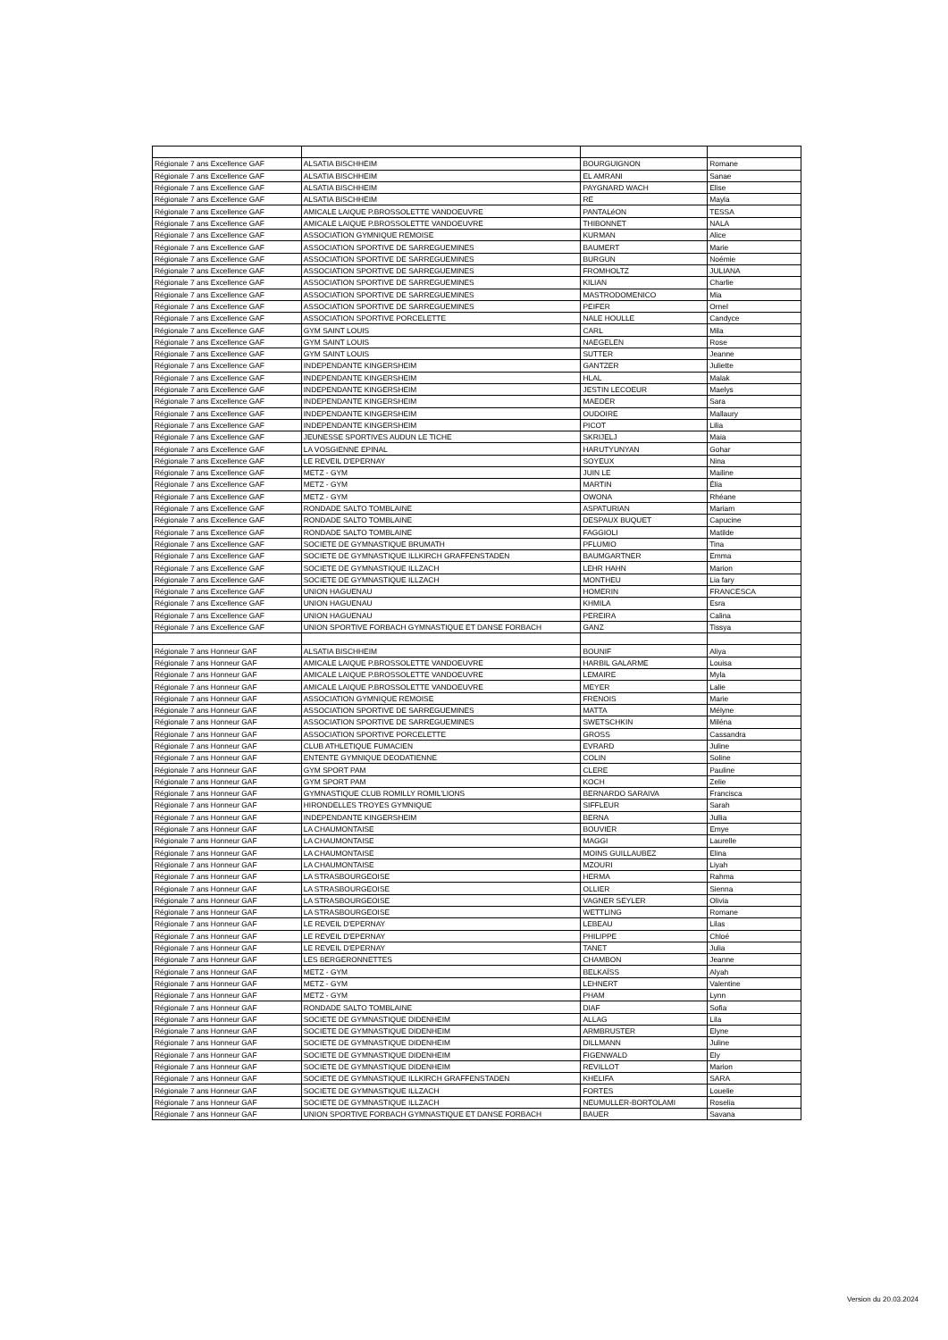| Régionale 7 ans Excellence GAF | ALSATIA BISCHHEIM | BOURGUIGNON | Romane |
| Régionale 7 ans Excellence GAF | ALSATIA BISCHHEIM | EL AMRANI | Sanae |
| Régionale 7 ans Excellence GAF | ALSATIA BISCHHEIM | PAYGNARD WACH | Elise |
| Régionale 7 ans Excellence GAF | ALSATIA BISCHHEIM | RE | Mayla |
| Régionale 7 ans Excellence GAF | AMICALE LAIQUE P.BROSSOLETTE VANDOEUVRE | PANTALéON | TESSA |
| Régionale 7 ans Excellence GAF | AMICALE LAIQUE P.BROSSOLETTE VANDOEUVRE | THIBONNET | NALA |
| Régionale 7 ans Excellence GAF | ASSOCIATION GYMNIQUE REMOISE | KURMAN | Alice |
| Régionale 7 ans Excellence GAF | ASSOCIATION SPORTIVE DE SARREGUEMINES | BAUMERT | Marie |
| Régionale 7 ans Excellence GAF | ASSOCIATION SPORTIVE DE SARREGUEMINES | BURGUN | Noémie |
| Régionale 7 ans Excellence GAF | ASSOCIATION SPORTIVE DE SARREGUEMINES | FROMHOLTZ | JULIANA |
| Régionale 7 ans Excellence GAF | ASSOCIATION SPORTIVE DE SARREGUEMINES | KILIAN | Charlie |
| Régionale 7 ans Excellence GAF | ASSOCIATION SPORTIVE DE SARREGUEMINES | MASTRODOMENICO | Mia |
| Régionale 7 ans Excellence GAF | ASSOCIATION SPORTIVE DE SARREGUEMINES | PEIFER | Ornel |
| Régionale 7 ans Excellence GAF | ASSOCIATION SPORTIVE PORCELETTE | NALE HOULLE | Candyce |
| Régionale 7 ans Excellence GAF | GYM SAINT LOUIS | CARL | Mila |
| Régionale 7 ans Excellence GAF | GYM SAINT LOUIS | NAEGELEN | Rose |
| Régionale 7 ans Excellence GAF | GYM SAINT LOUIS | SUTTER | Jeanne |
| Régionale 7 ans Excellence GAF | INDEPENDANTE KINGERSHEIM | GANTZER | Juliette |
| Régionale 7 ans Excellence GAF | INDEPENDANTE KINGERSHEIM | HLAL | Malak |
| Régionale 7 ans Excellence GAF | INDEPENDANTE KINGERSHEIM | JESTIN LECOEUR | Maelys |
| Régionale 7 ans Excellence GAF | INDEPENDANTE KINGERSHEIM | MAEDER | Sara |
| Régionale 7 ans Excellence GAF | INDEPENDANTE KINGERSHEIM | OUDOIRE | Mallaury |
| Régionale 7 ans Excellence GAF | INDEPENDANTE KINGERSHEIM | PICOT | Lilia |
| Régionale 7 ans Excellence GAF | JEUNESSE SPORTIVES AUDUN LE TICHE | SKRIJELJ | Maia |
| Régionale 7 ans Excellence GAF | LA VOSGIENNE EPINAL | HARUTYUNYAN | Gohar |
| Régionale 7 ans Excellence GAF | LE REVEIL D'EPERNAY | SOYEUX | Nina |
| Régionale 7 ans Excellence GAF | METZ - GYM | JUIN LE | Mailine |
| Régionale 7 ans Excellence GAF | METZ - GYM | MARTIN | Élia |
| Régionale 7 ans Excellence GAF | METZ - GYM | OWONA | Rhéane |
| Régionale 7 ans Excellence GAF | RONDADE SALTO TOMBLAINE | ASPATURIAN | Mariam |
| Régionale 7 ans Excellence GAF | RONDADE SALTO TOMBLAINE | DESPAUX BUQUET | Capucine |
| Régionale 7 ans Excellence GAF | RONDADE SALTO TOMBLAINE | FAGGIOLI | Matilde |
| Régionale 7 ans Excellence GAF | SOCIETE DE GYMNASTIQUE BRUMATH | PFLUMIO | Tina |
| Régionale 7 ans Excellence GAF | SOCIETE DE GYMNASTIQUE ILLKIRCH GRAFFENSTADEN | BAUMGARTNER | Emma |
| Régionale 7 ans Excellence GAF | SOCIETE DE GYMNASTIQUE ILLZACH | LEHR HAHN | Marion |
| Régionale 7 ans Excellence GAF | SOCIETE DE GYMNASTIQUE ILLZACH | MONTHEU | Lia fary |
| Régionale 7 ans Excellence GAF | UNION HAGUENAU | HOMERIN | FRANCESCA |
| Régionale 7 ans Excellence GAF | UNION HAGUENAU | KHMILA | Esra |
| Régionale 7 ans Excellence GAF | UNION HAGUENAU | PEREIRA | Calina |
| Régionale 7 ans Excellence GAF | UNION SPORTIVE FORBACH GYMNASTIQUE ET DANSE FORBACH | GANZ | Tissya |
| Régionale 7 ans Honneur GAF | ALSATIA BISCHHEIM | BOUNIF | Aliya |
| Régionale 7 ans Honneur GAF | AMICALE LAIQUE P.BROSSOLETTE VANDOEUVRE | HARBIL GALARME | Louisa |
| Régionale 7 ans Honneur GAF | AMICALE LAIQUE P.BROSSOLETTE VANDOEUVRE | LEMAIRE | Myla |
| Régionale 7 ans Honneur GAF | AMICALE LAIQUE P.BROSSOLETTE VANDOEUVRE | MEYER | Lalie |
| Régionale 7 ans Honneur GAF | ASSOCIATION GYMNIQUE REMOISE | FRENOIS | Marie |
| Régionale 7 ans Honneur GAF | ASSOCIATION SPORTIVE DE SARREGUEMINES | MATTA | Mélyne |
| Régionale 7 ans Honneur GAF | ASSOCIATION SPORTIVE DE SARREGUEMINES | SWETSCHKIN | Miléna |
| Régionale 7 ans Honneur GAF | ASSOCIATION SPORTIVE PORCELETTE | GROSS | Cassandra |
| Régionale 7 ans Honneur GAF | CLUB ATHLETIQUE FUMACIEN | EVRARD | Juline |
| Régionale 7 ans Honneur GAF | ENTENTE GYMNIQUE DEODATIENNE | COLIN | Soline |
| Régionale 7 ans Honneur GAF | GYM SPORT PAM | CLERE | Pauline |
| Régionale 7 ans Honneur GAF | GYM SPORT PAM | KOCH | Zelie |
| Régionale 7 ans Honneur GAF | GYMNASTIQUE CLUB ROMILLY ROMIL'LIONS | BERNARDO SARAIVA | Francisca |
| Régionale 7 ans Honneur GAF | HIRONDELLES TROYES GYMNIQUE | SIFFLEUR | Sarah |
| Régionale 7 ans Honneur GAF | INDEPENDANTE KINGERSHEIM | BERNA | Jullia |
| Régionale 7 ans Honneur GAF | LA CHAUMONTAISE | BOUVIER | Emye |
| Régionale 7 ans Honneur GAF | LA CHAUMONTAISE | MAGGI | Laurelle |
| Régionale 7 ans Honneur GAF | LA CHAUMONTAISE | MOINS GUILLAUBEZ | Elina |
| Régionale 7 ans Honneur GAF | LA CHAUMONTAISE | MZOURI | Liyah |
| Régionale 7 ans Honneur GAF | LA STRASBOURGEOISE | HERMA | Rahma |
| Régionale 7 ans Honneur GAF | LA STRASBOURGEOISE | OLLIER | Sienna |
| Régionale 7 ans Honneur GAF | LA STRASBOURGEOISE | VAGNER SEYLER | Olivia |
| Régionale 7 ans Honneur GAF | LA STRASBOURGEOISE | WETTLING | Romane |
| Régionale 7 ans Honneur GAF | LE REVEIL D'EPERNAY | LEBEAU | Lilas |
| Régionale 7 ans Honneur GAF | LE REVEIL D'EPERNAY | PHILIPPE | Chloé |
| Régionale 7 ans Honneur GAF | LE REVEIL D'EPERNAY | TANET | Julia |
| Régionale 7 ans Honneur GAF | LES BERGERONNETTES | CHAMBON | Jeanne |
| Régionale 7 ans Honneur GAF | METZ - GYM | BELKAÏSS | Alyah |
| Régionale 7 ans Honneur GAF | METZ - GYM | LEHNERT | Valentine |
| Régionale 7 ans Honneur GAF | METZ - GYM | PHAM | Lynn |
| Régionale 7 ans Honneur GAF | RONDADE SALTO TOMBLAINE | DIAF | Sofia |
| Régionale 7 ans Honneur GAF | SOCIETE DE GYMNASTIQUE DIDENHEIM | ALLAG | Lila |
| Régionale 7 ans Honneur GAF | SOCIETE DE GYMNASTIQUE DIDENHEIM | ARMBRUSTER | Elyne |
| Régionale 7 ans Honneur GAF | SOCIETE DE GYMNASTIQUE DIDENHEIM | DILLMANN | Juline |
| Régionale 7 ans Honneur GAF | SOCIETE DE GYMNASTIQUE DIDENHEIM | FIGENWALD | Ely |
| Régionale 7 ans Honneur GAF | SOCIETE DE GYMNASTIQUE DIDENHEIM | REVILLOT | Marion |
| Régionale 7 ans Honneur GAF | SOCIETE DE GYMNASTIQUE ILLKIRCH GRAFFENSTADEN | KHELIFA | SARA |
| Régionale 7 ans Honneur GAF | SOCIETE DE GYMNASTIQUE ILLZACH | FORTES | Louelie |
| Régionale 7 ans Honneur GAF | SOCIETE DE GYMNASTIQUE ILLZACH | NEUMULLER-BORTOLAMI | Roselia |
| Régionale 7 ans Honneur GAF | UNION SPORTIVE FORBACH GYMNASTIQUE ET DANSE FORBACH | BAUER | Savana |
Version du 20.03.2024